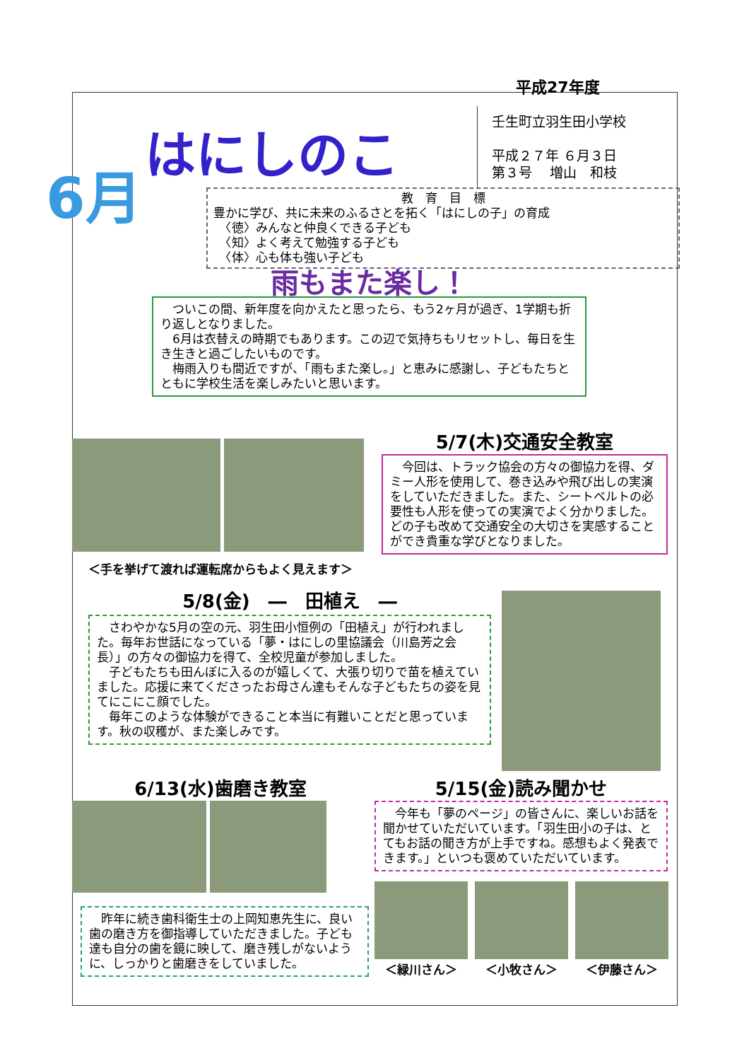平成27年度
はにしのこ
壬生町立羽生田小学校
平成２７年 ６月３日
第３号　 増山　和枝
6月
教　育　目　標
豊かに学び、共に未来のふるさとを拓く「はにしの子」の育成
　〈徳〉みんなと仲良くできる子ども
　〈知〉よく考えて勉強する子ども
　〈体〉心も体も強い子ども
雨もまた楽し！
　ついこの間、新年度を向かえたと思ったら、もう2ヶ月が過ぎ、1学期も折り返しとなりました。
　6月は衣替えの時期でもあります。この辺で気持ちもリセットし、毎日を生き生きと過ごしたいものです。
　梅雨入りも間近ですが、「雨もまた楽し。」と恵みに感謝し、子どもたちとともに学校生活を楽しみたいと思います。
＜手を挙げて渡れば運転席からもよく見えます＞
5/7(木)交通安全教室
　今回は、トラック協会の方々の御協力を得、ダミー人形を使用して、巻き込みや飛び出しの実演をしていただきました。また、シートベルトの必要性も人形を使っての実演でよく分かりました。どの子も改めて交通安全の大切さを実感することができ貴重な学びとなりました。
5/8(金)　―　田植え　―
　さわやかな5月の空の元、羽生田小恒例の「田植え」が行われました。毎年お世話になっている「夢・はにしの里協議会（川島芳之会長）」の方々の御協力を得て、全校児童が参加しました。
　子どもたちも田んぼに入るのが嬉しくて、大張り切りで苗を植えていました。応援に来てくださったお母さん達もそんな子どもたちの姿を見てにこにこ顔でした。
　毎年このような体験ができること本当に有難いことだと思っています。秋の収穫が、また楽しみです。
6/13(水)歯磨き教室
　昨年に続き歯科衛生士の上岡知恵先生に、良い歯の磨き方を御指導していただきました。子ども達も自分の歯を鏡に映して、磨き残しがないように、しっかりと歯磨きをしていました。
5/15(金)読み聞かせ
　今年も「夢のページ」の皆さんに、楽しいお話を聞かせていただいています。「羽生田小の子は、とてもお話の聞き方が上手ですね。感想もよく発表できます。」といつも褒めていただいています。
＜緑川さん＞ ＜小牧さん＞ ＜伊藤さん＞